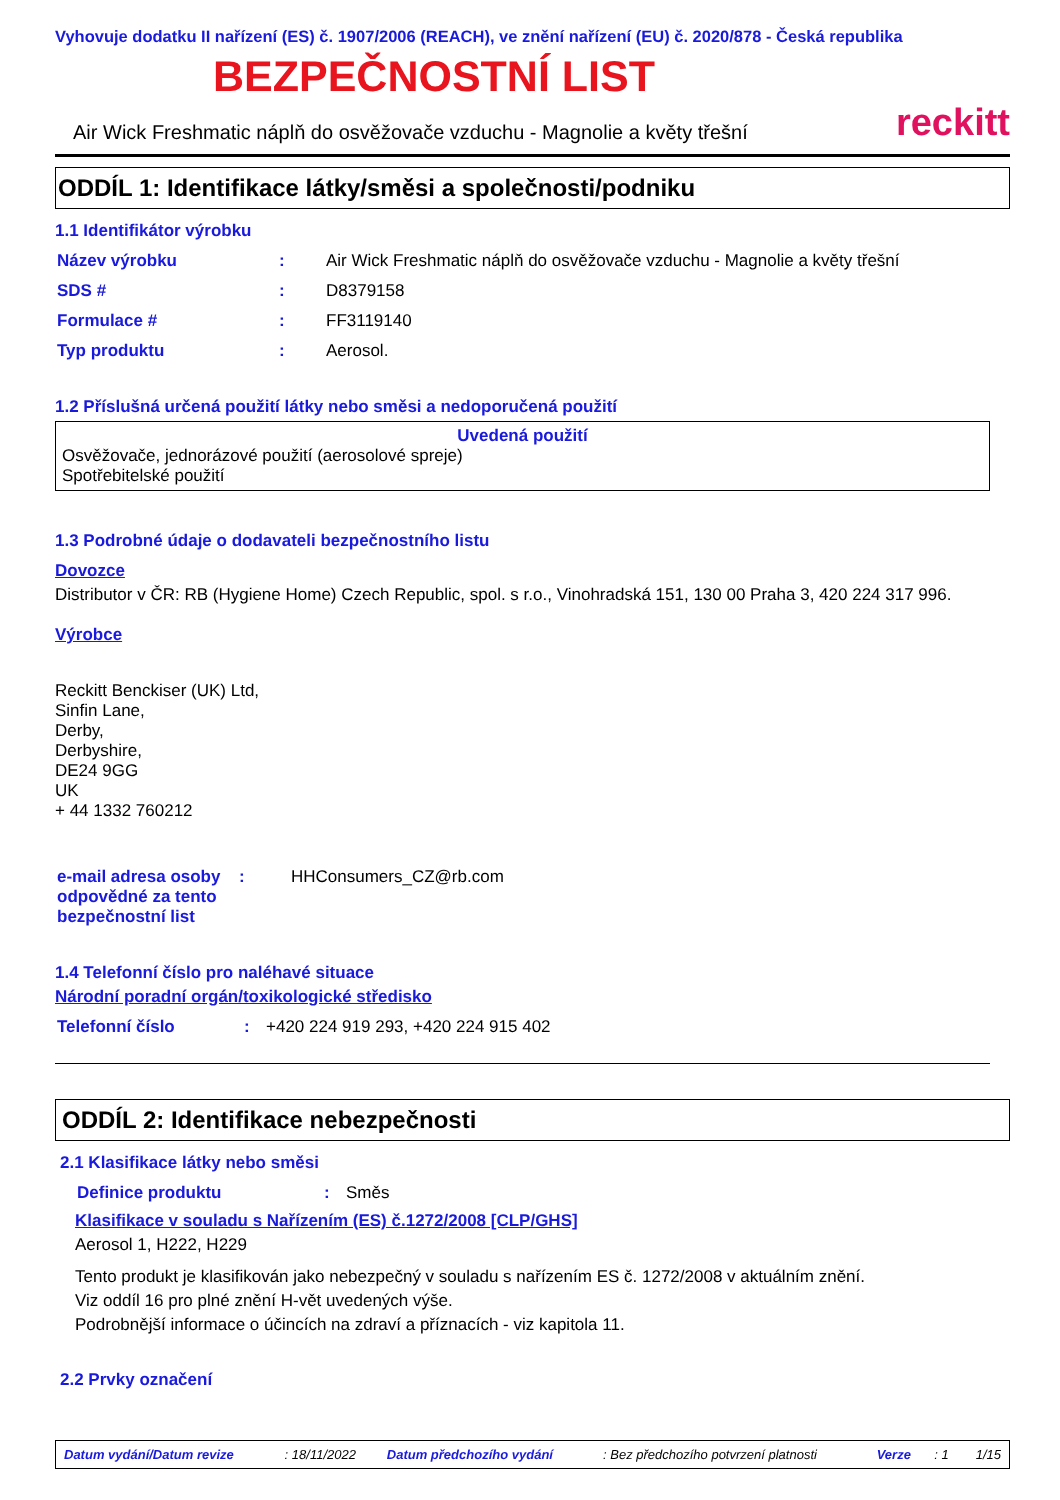Vyhovuje dodatku II nařízení (ES) č. 1907/2006 (REACH), ve znění nařízení (EU) č. 2020/878 - Česká republika
BEZPEČNOSTNÍ LIST
Air Wick Freshmatic náplň do osvěžovače vzduchu - Magnolie a květy třešní reckitt
ODDÍL 1: Identifikace látky/směsi a společnosti/podniku
1.1 Identifikátor výrobku
| Název výrobku | : | Air Wick Freshmatic náplň do osvěžovače vzduchu - Magnolie a květy třešní |
| SDS # | : | D8379158 |
| Formulace # | : | FF3119140 |
| Typ produktu | : | Aerosol. |
1.2 Příslušná určená použití látky nebo směsi a nedoporučená použití
Uvedená použití
Osvěžovače, jednorázové použití (aerosolové spreje)
Spotřebitelské použití
1.3 Podrobné údaje o dodavateli bezpečnostního listu
Dovozce
Distributor v ČR: RB (Hygiene Home) Czech Republic, spol. s r.o., Vinohradská 151, 130 00 Praha 3, 420 224 317 996.
Výrobce
Reckitt Benckiser (UK) Ltd,
Sinfin Lane,
Derby,
Derbyshire,
DE24 9GG
UK
+ 44 1332 760212
| e-mail adresa osoby odpovědné za tento bezpečnostní list | : | HHConsumers_CZ@rb.com |
1.4 Telefonní číslo pro naléhavé situace
Národní poradní orgán/toxikologické středisko
| Telefonní číslo | : | +420 224 919 293, +420 224 915 402 |
ODDÍL 2: Identifikace nebezpečnosti
2.1 Klasifikace látky nebo směsi
| Definice produktu | : | Směs |
Klasifikace v souladu s Nařízením (ES) č.1272/2008 [CLP/GHS]
Aerosol 1, H222, H229
Tento produkt je klasifikován jako nebezpečný v souladu s nařízením ES č. 1272/2008 v aktuálním znění.
Viz oddíl 16 pro plné znění H-vět uvedených výše.
Podrobnější informace o účincích na zdraví a příznacích - viz kapitola 11.
2.2 Prvky označení
| Datum vydání/Datum revize | : 18/11/2022 | Datum předchozího vydání | : Bez předchozího potvrzení platnosti | Verze | : 1 | 1/15 |